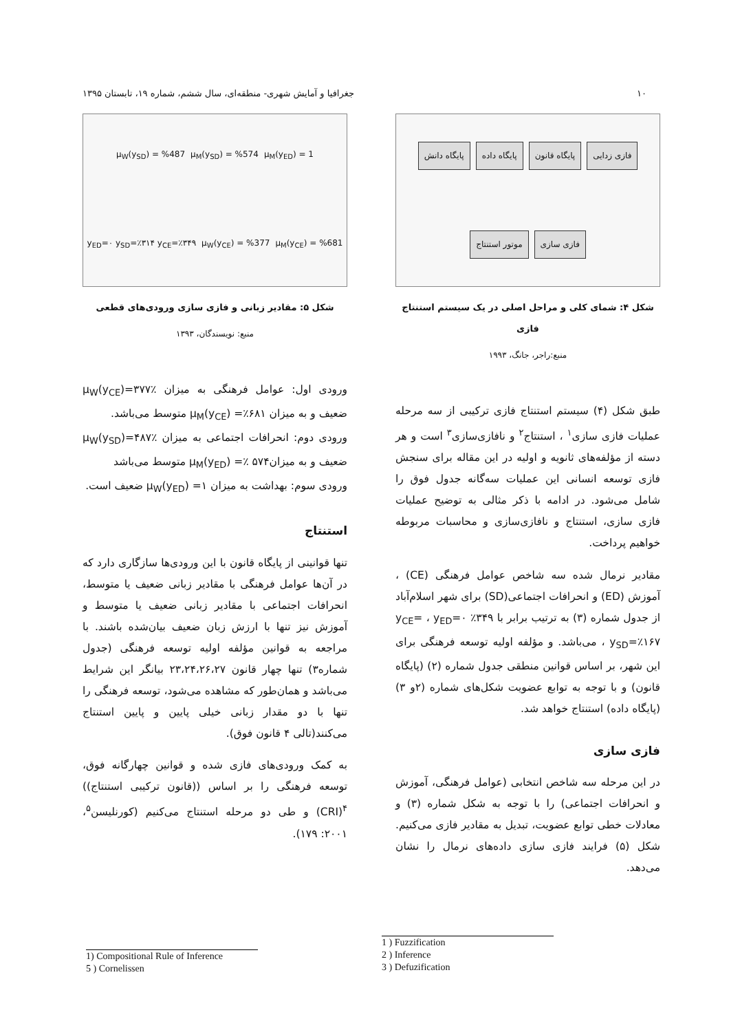۱۰ جغرافیا و آمایش شهری- منطقه‌ای، سال ششم، شماره ۱۹، تابستان ۱۳۹۵
فازی زدایی پایگاه قانون پایگاه داده پایگاه دانش فازی سازی موتور استنتاج
شکل ۴: شمای کلی و مراحل اصلی در یک سیستم استنتاج فازی
منبع:راجر، جانگ، ۱۹۹۳
طبق شکل (۴) سیستم استنتاج فازی ترکیبی از سه مرحله عملیات فازی سازی<sup>۱</sup> ، استنتاج<sup>۲</sup> و نافازی‌سازی<sup>۳</sup> است و هر دسته از مؤلفه‌های ثانویه و اولیه در این مقاله برای سنجش فازی توسعه انسانی این عملیات سه‌گانه جدول فوق را شامل می‌شود. در ادامه با ذکر مثالی به توضیح عملیات فازی سازی، استنتاج و نافازی‌سازی و محاسبات مربوطه خواهیم پرداخت.
مقادیر نرمال شده سه شاخص عوامل فرهنگی (CE) ، آموزش (ED) و انحرافات اجتماعی(SD) برای شهر اسلام‌آباد از جدول شماره (۳) به ترتیب برابر با ۳۴۹٪ y<sub>CE</sub>= ، y<sub>ED</sub>=۰ ، y<sub>SD</sub>=٪۱۶۷ می‌باشد. و مؤلفه اولیه توسعه فرهنگی برای این شهر، بر اساس قوانین منطقی جدول شماره (۲) (پایگاه قانون) و با توجه به توابع عضویت شکل‌های شماره (۲و ۳) (پایگاه داده) استنتاج خواهد شد.
فازی سازی
در این مرحله سه شاخص انتخابی (عوامل فرهنگی، آموزش و انحرافات اجتماعی) را با توجه به شکل شماره (۳) و معادلات خطی توابع عضویت، تبدیل به مقادیر فازی می‌کنیم. شکل (۵) فرایند فازی سازی داده‌های نرمال را نشان می‌دهد.
μ<sub>M</sub>(y<sub>ED</sub>) = 1 μ<sub>M</sub>(y<sub>SD</sub>) = %574 μ<sub>W</sub>(y<sub>SD</sub>) = %487 μ<sub>M</sub>(y<sub>CE</sub>) = %681 μ<sub>W</sub>(y<sub>CE</sub>) = %377 y<sub>ED</sub>=۰ y<sub>SD</sub>=٪۳۱۴ y<sub>CE</sub>=٪۳۴۹
شکل ۵: مقادیر زبانی و فازی سازی ورودی‌های قطعی
منبع: نویسندگان، ۱۳۹۳
ورودی اول: عوامل فرهنگی به میزان ٪۳۷۷=(μ<sub>W</sub>(y<sub>CE</sub> ضعیف و به میزان ۶۸۱٪= μ<sub>M</sub>(y<sub>CE</sub>) متوسط می‌باشد.
ورودی دوم: انحرافات اجتماعی به میزان ٪۴۸۷=(μ<sub>W</sub>(y<sub>SD</sub> ضعیف و به میزان۵۷۴ ٪= μ<sub>M</sub>(y<sub>ED</sub>) متوسط می‌باشد
ورودی سوم: بهداشت به میزان ۱= (μ<sub>W</sub>(y<sub>ED</sub> ضعیف است.
استنتاج
تنها قوانینی از پایگاه قانون با این ورودی‌ها سازگاری دارد که در آن‌ها عوامل فرهنگی با مقادیر زبانی ضعیف یا متوسط، انحرافات اجتماعی با مقادیر زبانی ضعیف یا متوسط و آموزش نیز تنها با ارزش زبان ضعیف بیان‌شده باشند. با مراجعه به قوانین مؤلفه اولیه توسعه فرهنگی (جدول شماره۳) تنها چهار قانون ۲۳،۲۴،۲۶،۲۷ بیانگر این شرایط می‌باشد و همان‌طور که مشاهده می‌شود، توسعه فرهنگی را تنها با دو مقدار زبانی خیلی پایین و پایین استنتاج می‌کنند(تالی ۴ قانون فوق).
به کمک ورودی‌های فازی شده و قوانین چهارگانه فوق، توسعه فرهنگی را بر اساس ((قانون ترکیبی استنتاج)) <sup>۴</sup>(CRI) و طی دو مرحله استنتاج می‌کنیم (کورنلیسن<sup>۵</sup>، ۲۰۰۱: ۱۷۹).
1) Compositional Rule of Inference
5 ) Cornelissen
1 ) Fuzzification
2 ) Inference
3 ) Defuzification